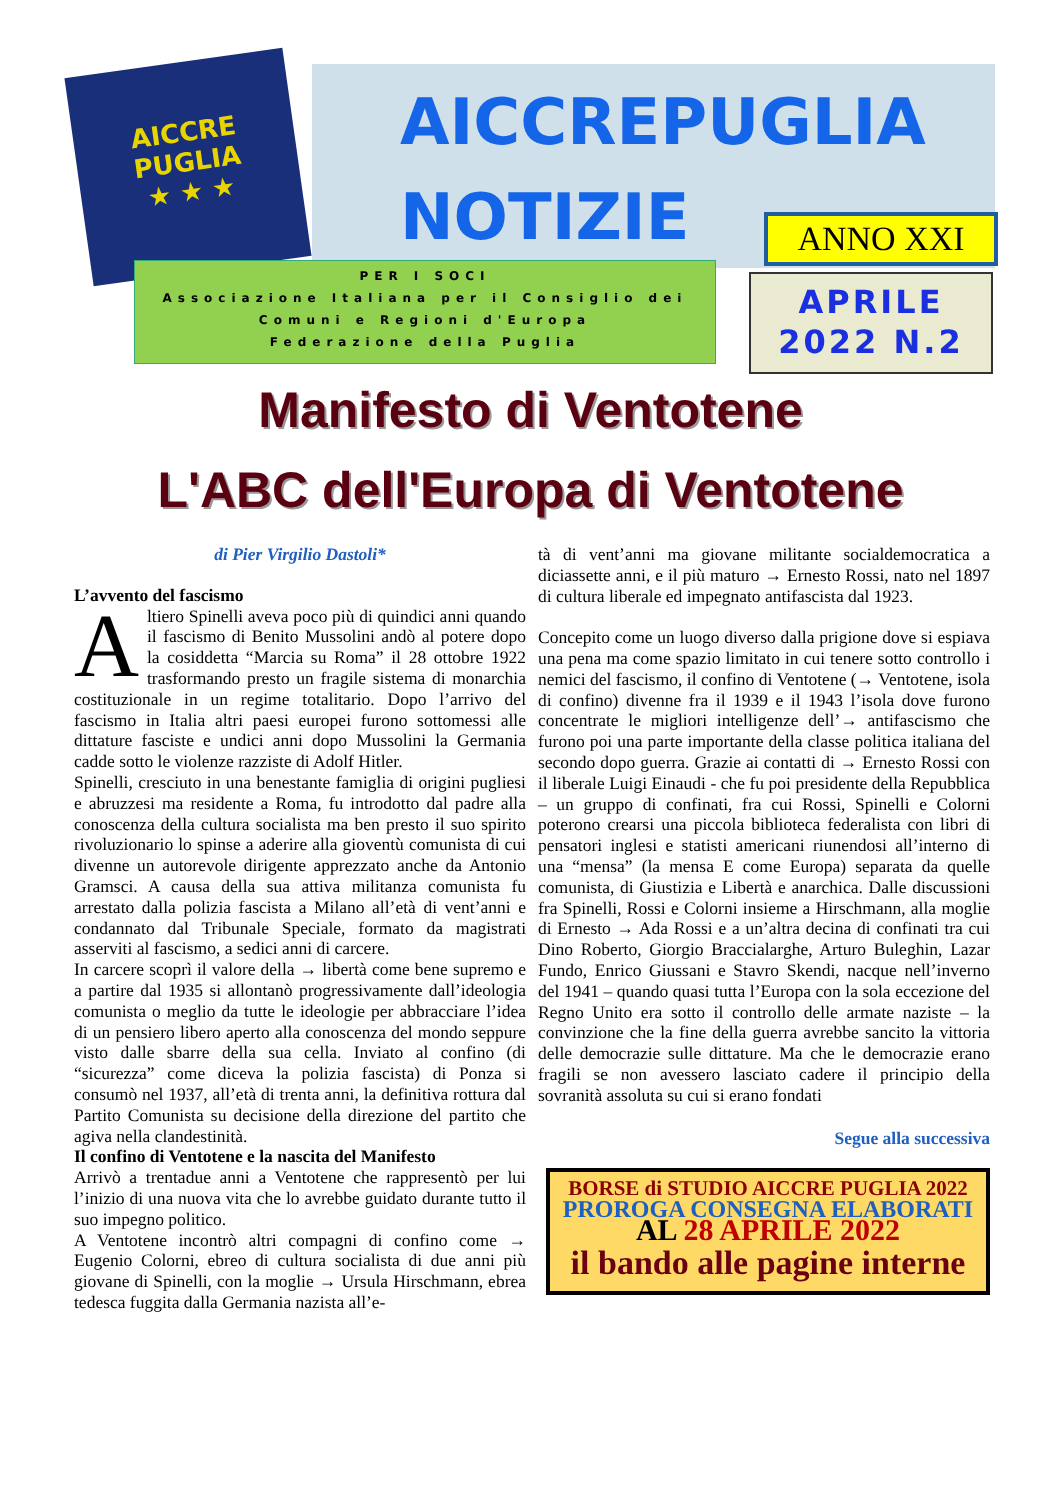AICCRE
PUGLIA
★ ★ ★
AICCREPUGLIA
NOTIZIE ANNO XXI
PER I SOCI
Associazione Italiana per il Consiglio dei
Comuni e Regioni d'Europa
Federazione della Puglia
APRILE
2022 N.2
Manifesto di Ventotene
L'ABC dell'Europa di Ventotene
di Pier Virgilio Dastoli*
L’avvento del fascismo
Altiero Spinelli aveva poco più di quindici anni quando il fascismo di Benito Mussolini andò al potere dopo la cosiddetta “Marcia su Roma” il 28 ottobre 1922 trasformando presto un fragile sistema di monarchia costituzionale in un regime totalitario. Dopo l’arrivo del fascismo in Italia altri paesi europei furono sottomessi alle dittature fasciste e undici anni dopo Mussolini la Germania cadde sotto le violenze razziste di Adolf Hitler.
Spinelli, cresciuto in una benestante famiglia di origini pugliesi e abruzzesi ma residente a Roma, fu introdotto dal padre alla conoscenza della cultura socialista ma ben presto il suo spirito rivoluzionario lo spinse a aderire alla gioventù comunista di cui divenne un autorevole dirigente apprezzato anche da Antonio Gramsci. A causa della sua attiva militanza comunista fu arrestato dalla polizia fascista a Milano all’età di vent’anni e condannato dal Tribunale Speciale, formato da magistrati asserviti al fascismo, a sedici anni di carcere.
In carcere scoprì il valore della → libertà come bene supremo e a partire dal 1935 si allontanò progressivamente dall’ideologia comunista o meglio da tutte le ideologie per abbracciare l’idea di un pensiero libero aperto alla conoscenza del mondo seppure visto dalle sbarre della sua cella. Inviato al confino (di “sicurezza” come diceva la polizia fascista) di Ponza si consumò nel 1937, all’età di trenta anni, la definitiva rottura dal Partito Comunista su decisione della direzione del partito che agiva nella clandestinità.
Il confino di Ventotene e la nascita del Manifesto
Arrivò a trentadue anni a Ventotene che rappresentò per lui l’inizio di una nuova vita che lo avrebbe guidato durante tutto il suo impegno politico.
A Ventotene incontrò altri compagni di confino come → Eugenio Colorni, ebreo di cultura socialista di due anni più giovane di Spinelli, con la moglie → Ursula Hirschmann, ebrea tedesca fuggita dalla Germania nazista all’e-
tà di vent’anni ma giovane militante socialdemocratica a diciassette anni, e il più maturo → Ernesto Rossi, nato nel 1897 di cultura liberale ed impegnato antifascista dal 1923.
Concepito come un luogo diverso dalla prigione dove si espiava una pena ma come spazio limitato in cui tenere sotto controllo i nemici del fascismo, il confino di Ventotene (→ Ventotene, isola di confino) divenne fra il 1939 e il 1943 l’isola dove furono concentrate le migliori intelligenze dell’→ antifascismo che furono poi una parte importante della classe politica italiana del secondo dopo guerra. Grazie ai contatti di → Ernesto Rossi con il liberale Luigi Einaudi - che fu poi presidente della Repubblica – un gruppo di confinati, fra cui Rossi, Spinelli e Colorni poterono crearsi una piccola biblioteca federalista con libri di pensatori inglesi e statisti americani riunendosi all’interno di una “mensa” (la mensa E come Europa) separata da quelle comunista, di Giustizia e Libertà e anarchica. Dalle discussioni fra Spinelli, Rossi e Colorni insieme a Hirschmann, alla moglie di Ernesto → Ada Rossi e a un’altra decina di confinati tra cui Dino Roberto, Giorgio Braccialarghe, Arturo Buleghin, Lazar Fundo, Enrico Giussani e Stavro Skendi, nacque nell’inverno del 1941 – quando quasi tutta l’Europa con la sola eccezione del Regno Unito era sotto il controllo delle armate naziste – la convinzione che la fine della guerra avrebbe sancito la vittoria delle democrazie sulle dittature. Ma che le democrazie erano fragili se non avessero lasciato cadere il principio della sovranità assoluta su cui si erano fondati
Segue alla successiva
BORSE di STUDIO AICCRE PUGLIA 2022
PROROGA CONSEGNA ELABORATI
AL 28 APRILE 2022
il bando alle pagine interne